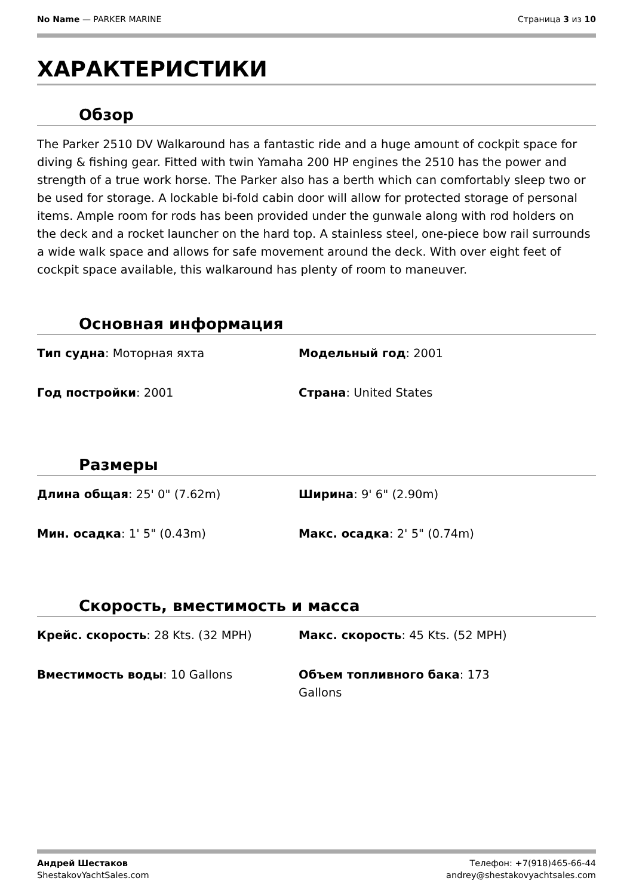No Name — PARKER MARINE Страница 3 из 10
ХАРАКТЕРИСТИКИ
Обзор
The Parker 2510 DV Walkaround has a fantastic ride and a huge amount of cockpit space for diving & fishing gear. Fitted with twin Yamaha 200 HP engines the 2510 has the power and strength of a true work horse. The Parker also has a berth which can comfortably sleep two or be used for storage. A lockable bi-fold cabin door will allow for protected storage of personal items. Ample room for rods has been provided under the gunwale along with rod holders on the deck and a rocket launcher on the hard top. A stainless steel, one-piece bow rail surrounds a wide walk space and allows for safe movement around the deck. With over eight feet of cockpit space available, this walkaround has plenty of room to maneuver.
Основная информация
| Тип судна : Моторная яхта | Модельный год : 2001 |
| Год постройки : 2001 | Страна : United States |
Размеры
| Длина общая : 25' 0" (7.62m) | Ширина : 9' 6" (2.90m) |
| Мин. осадка : 1' 5" (0.43m) | Макс. осадка : 2' 5" (0.74m) |
Скорость, вместимость и масса
| Крейс. скорость : 28 Kts. (32 MPH) | Макс. скорость : 45 Kts. (52 MPH) |
| Вместимость воды : 10 Gallons | Объем топливного бака : 173 Gallons |
Андрей Шестаков
ShestakovYachtSales.com
Телефон: +7(918)465-66-44
andrey@shestakovyachtsales.com